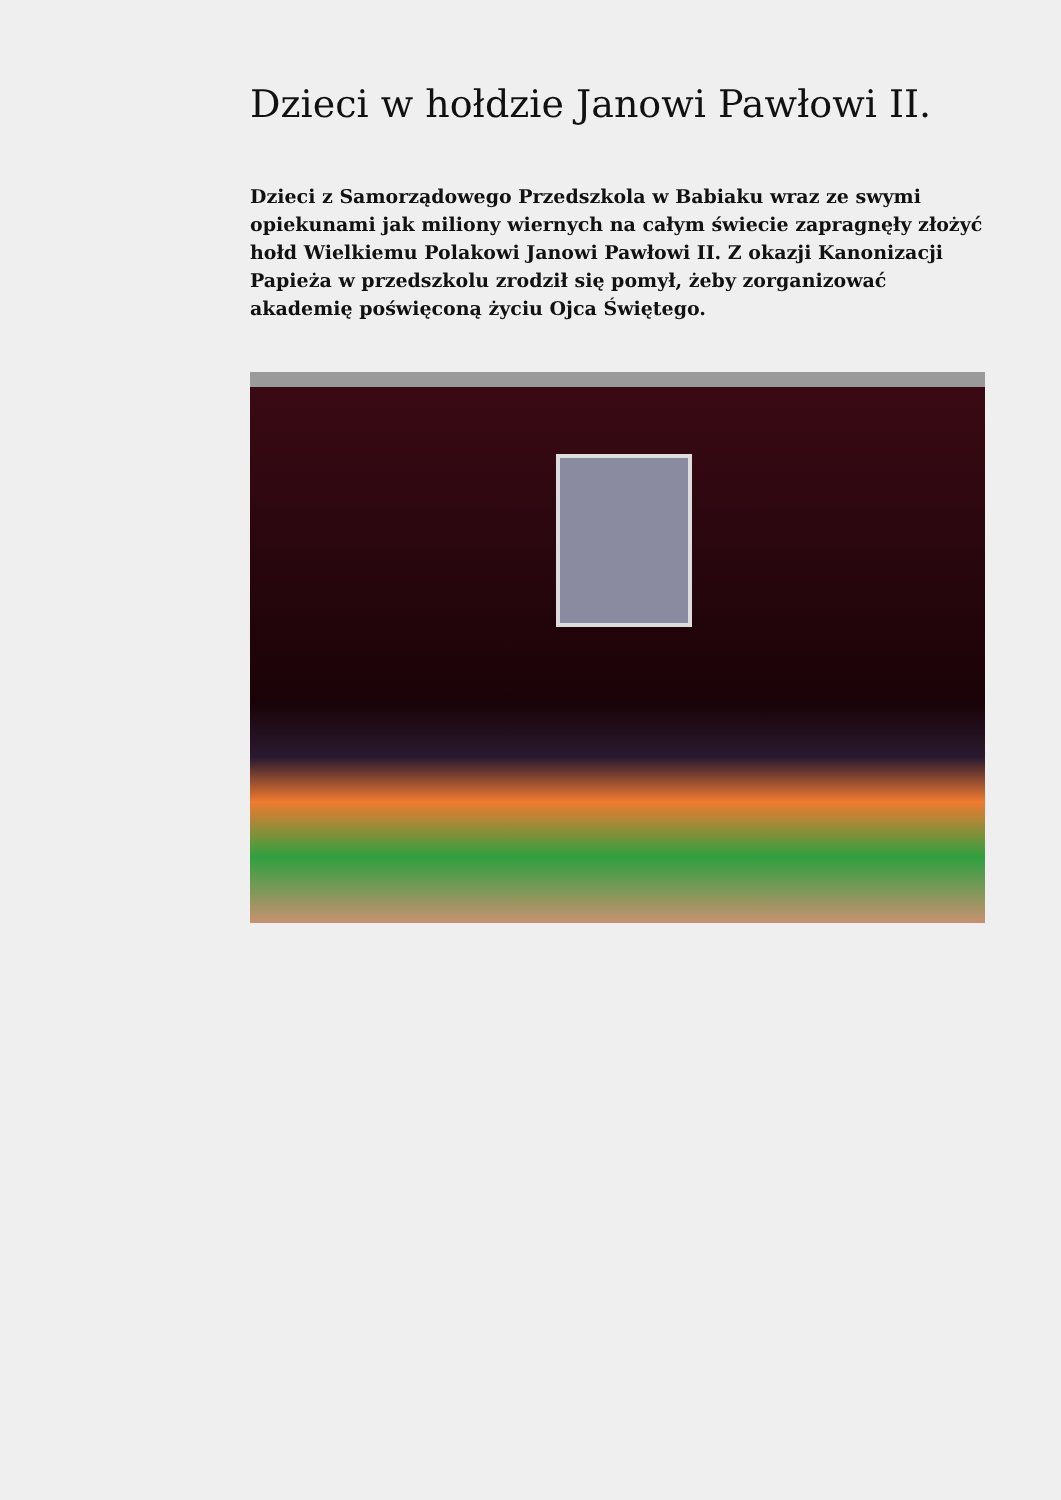Dzieci w hołdzie Janowi Pawłowi II.
Dzieci z Samorządowego Przedszkola w Babiaku wraz ze swymi opiekunami jak miliony wiernych na całym świecie zapragnęły złożyć hołd Wielkiemu Polakowi Janowi Pawłowi II. Z okazji Kanonizacji Papieża w przedszkolu zrodził się pomył, żeby zorganizować akademię poświęconą życiu Ojca Świętego.